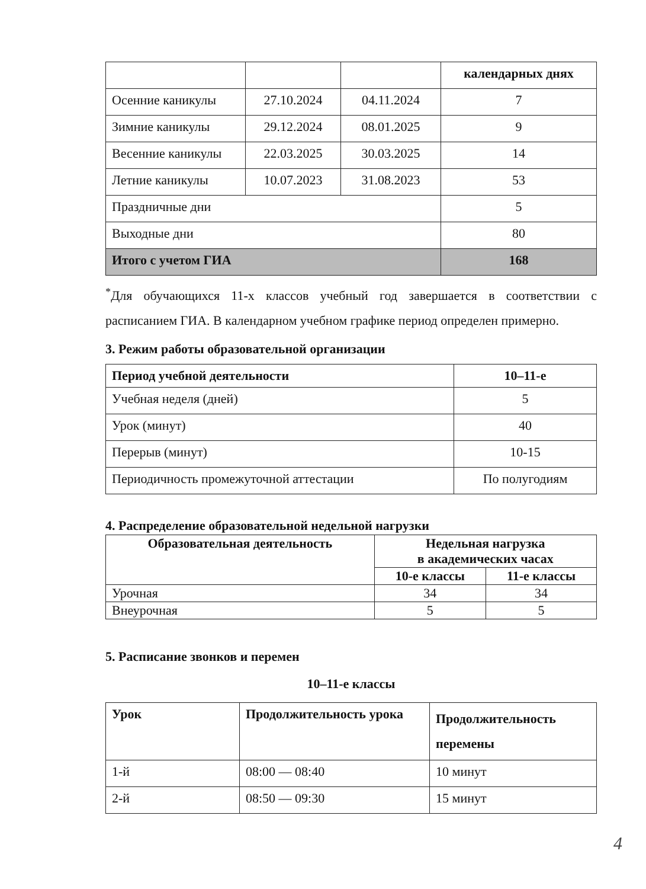| | | | календарных днях |
| Осенние каникулы | 27.10.2024 | 04.11.2024 | 7 |
| Зимние каникулы | 29.12.2024 | 08.01.2025 | 9 |
| Весенние каникулы | 22.03.2025 | 30.03.2025 | 14 |
| Летние каникулы | 10.07.2023 | 31.08.2023 | 53 |
| Праздничные дни | | | 5 |
| Выходные дни | | | 80 |
| Итого с учетом ГИА | | | 168 |
<sup>*</sup> Для обучающихся 11-х классов учебный год завершается в соответствии с расписанием ГИА. В календарном учебном графике период определен примерно.
3. Режим работы образовательной организации
| Период учебной деятельности | 10–11-е |
| --- | --- |
| Учебная неделя (дней) | 5 |
| Урок (минут) | 40 |
| Перерыв (минут) | 10-15 |
| Периодичность промежуточной аттестации | По полугодиям |
4. Распределение образовательной недельной нагрузки
| Образовательная деятельность | Недельная нагрузка в академических часах | |
| --- | --- | --- |
| | 10-е классы | 11-е классы |
| Урочная | 34 | 34 |
| Внеурочная | 5 | 5 |
5. Расписание звонков и перемен
10–11-е классы
| Урок | Продолжительность урока | Продолжительность перемены |
| --- | --- | --- |
| 1-й | 08:00 — 08:40 | 10 минут |
| 2-й | 08:50 — 09:30 | 15 минут |
4